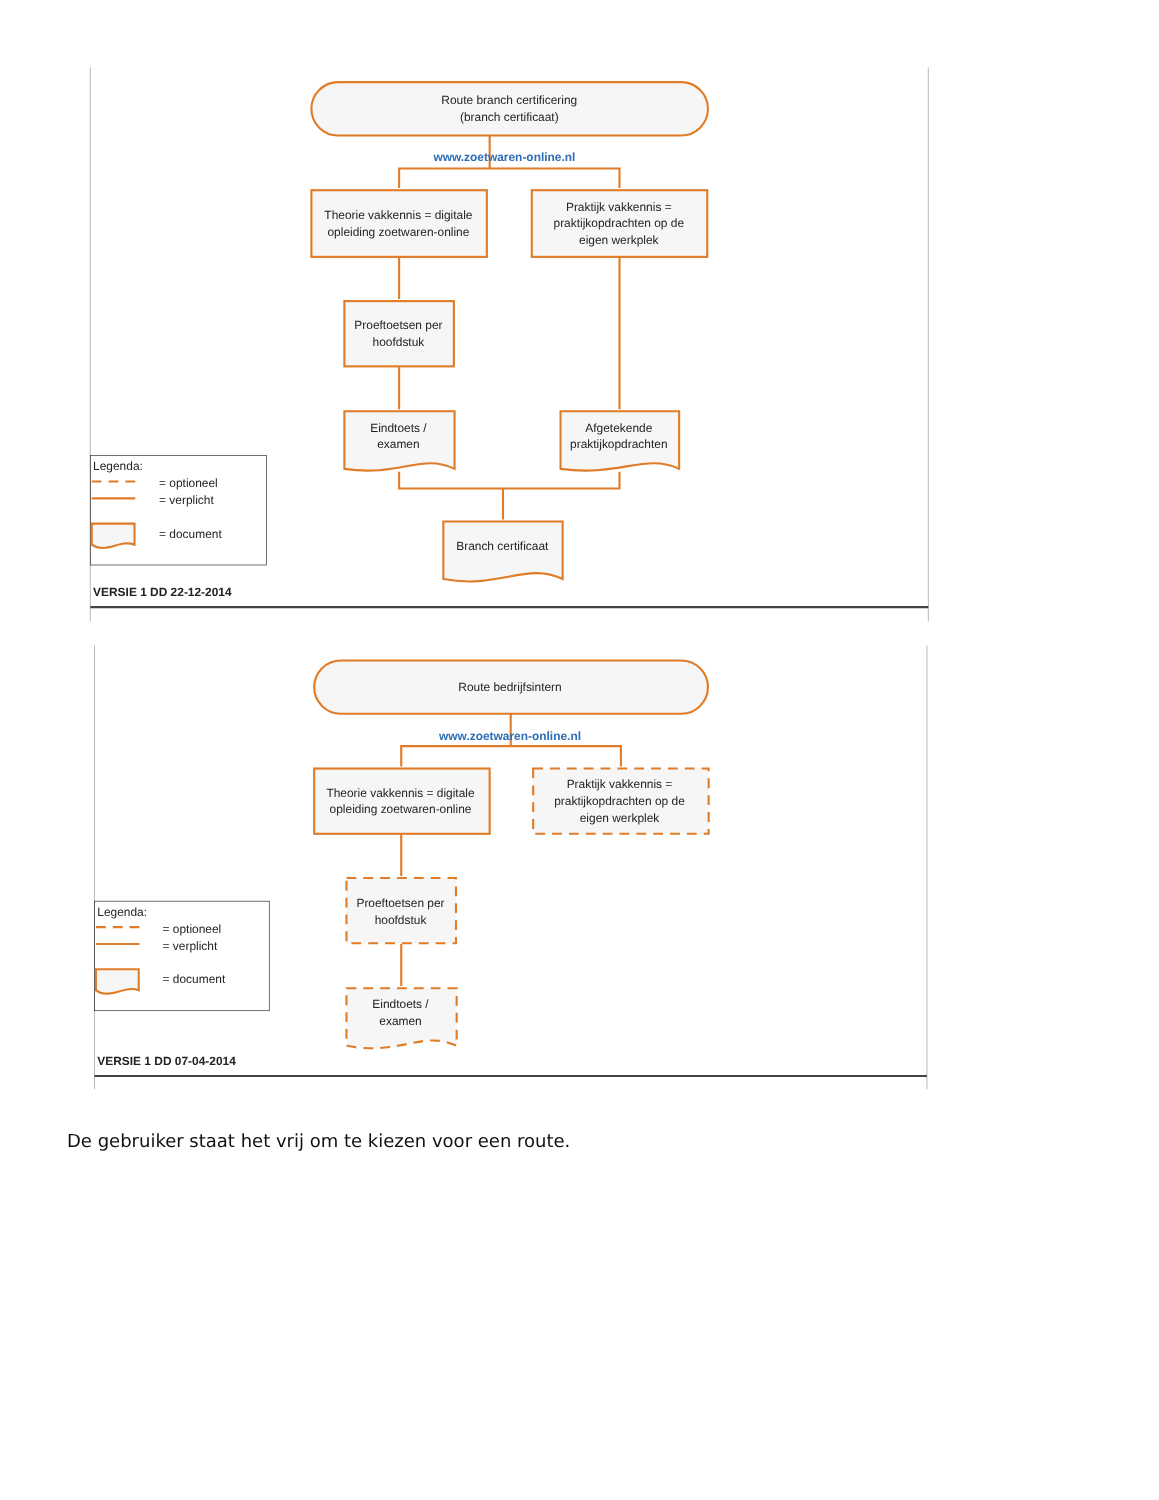Route branch certificering
(branch certificaat)
www.zoetwaren-online.nl
Theorie vakkennis = digitale
opleiding zoetwaren-online
Praktijk vakkennis =
praktijkopdrachten op de
eigen werkplek
Proeftoetsen per
hoofdstuk
Eindtoets /
examen
Afgetekende
praktijkopdrachten
Branch certificaat
Legenda:
= optioneel
= verplicht
= document
VERSIE 1 DD 22-12-2014
Route bedrijfsintern
www.zoetwaren-online.nl
Theorie vakkennis = digitale
opleiding zoetwaren-online
Praktijk vakkennis =
praktijkopdrachten op de
eigen werkplek
Proeftoetsen per
hoofdstuk
Eindtoets /
examen
Legenda:
= optioneel
= verplicht
= document
VERSIE 1 DD 07-04-2014
De gebruiker staat het vrij om te kiezen voor een route.